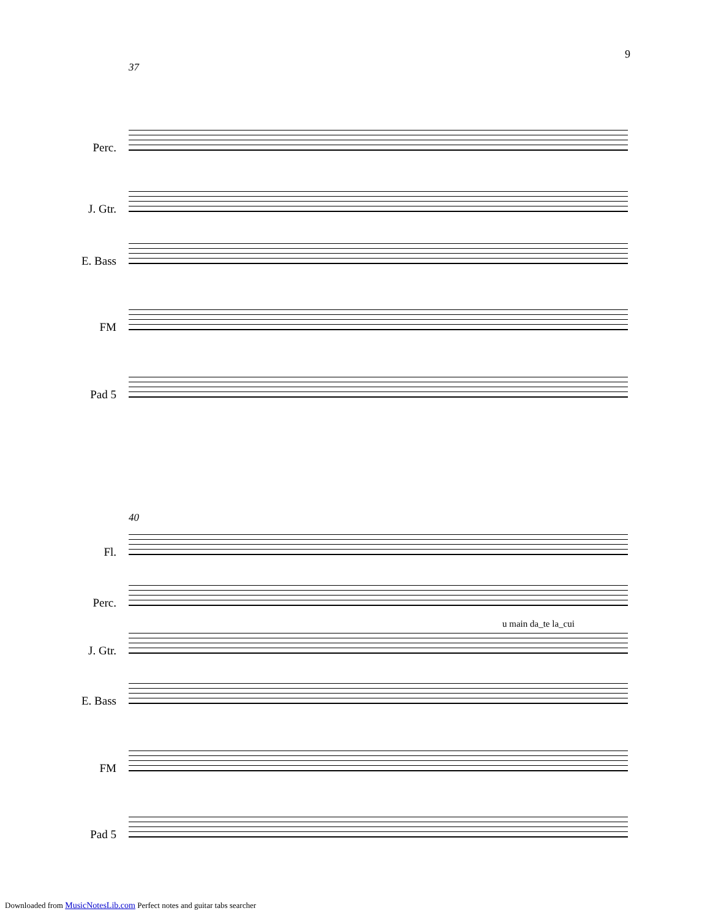9
37
Perc.
J. Gtr.
E. Bass
FM
Pad 5
40
Fl.
Perc.
u main da_te la_cui
J. Gtr.
E. Bass
FM
Pad 5
Downloaded from MusicNotesLib.com Perfect notes and guitar tabs searcher